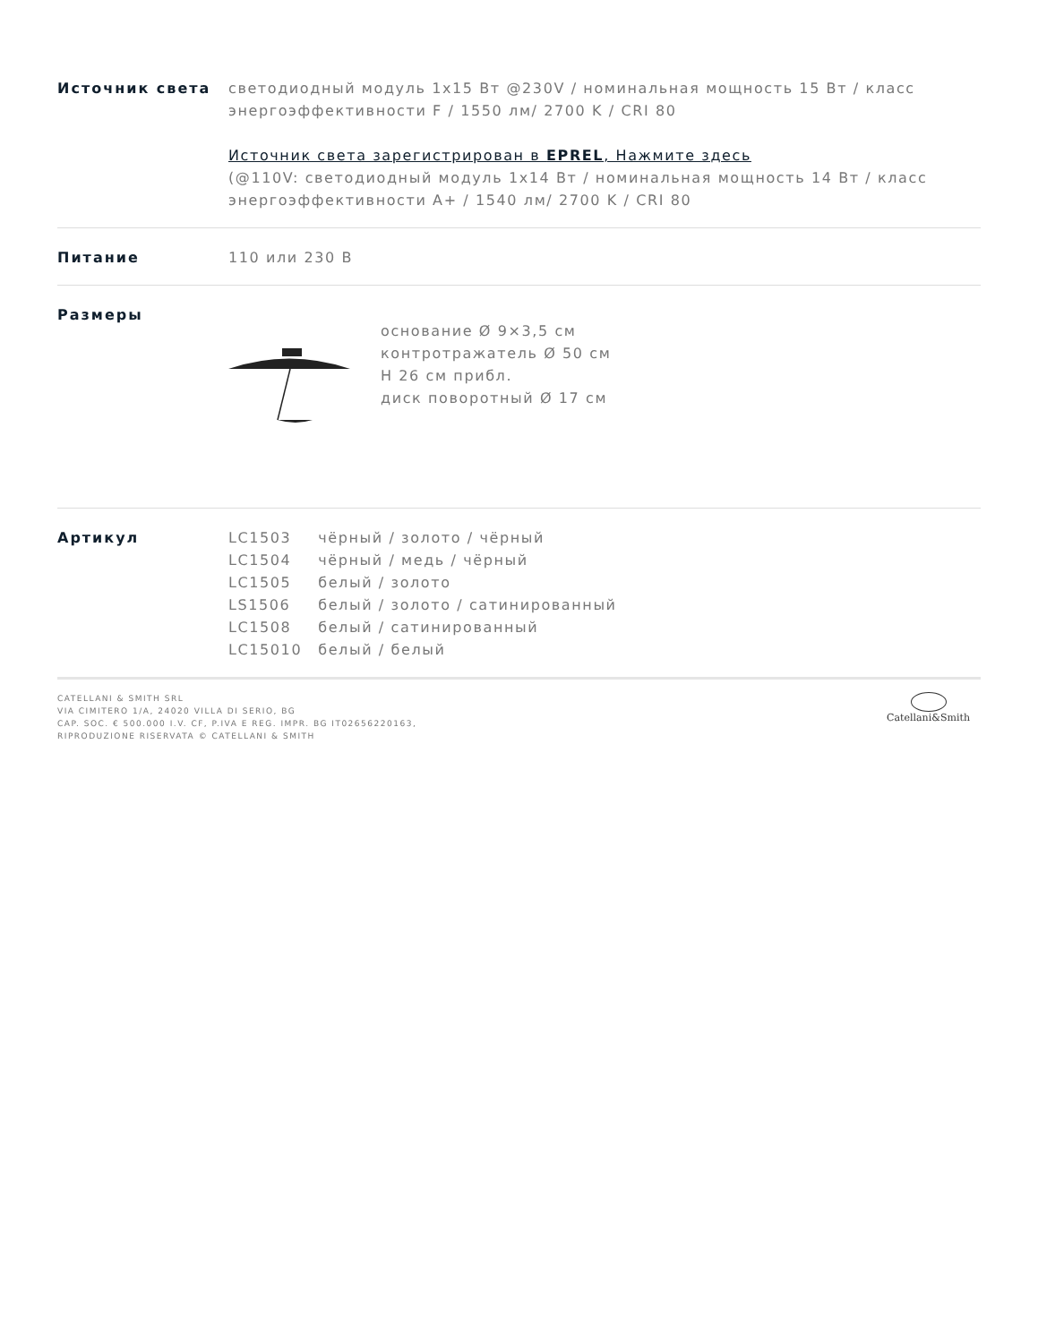Источник света светодиодный модуль 1x15 Вт @230V / номинальная мощность 15 Вт / класс энергоэффективности F / 1550 лм/ 2700 K / CRI 80
Источник света зарегистрирован в EPREL, Нажмите здесь
(@110V: светодиодный модуль 1x14 Вт / номинальная мощность 14 Вт / класс энергоэффективности A+ / 1540 лм/ 2700 K / CRI 80
Питание 110 или 230 В
Размеры
основание Ø 9×3,5 см
контротражатель Ø 50 см
H 26 см прибл.
диск поворотный Ø 17 см
Артикул
| LC1503 | чёрный / золото / чёрный |
| LC1504 | чёрный / медь / чёрный |
| LC1505 | белый / золото |
| LS1506 | белый / золото / сатинированный |
| LC1508 | белый / сатинированный |
| LC15010 | белый / белый |
CATELLANI & SMITH SRL
VIA CIMITERO 1/A, 24020 VILLA DI SERIO, BG
CAP. SOC. € 500.000 I.V. CF, P.IVA E REG. IMPR. BG IT02656220163,
RIPRODUZIONE RISERVATA © CATELLANI & SMITH
Catellani&Smith